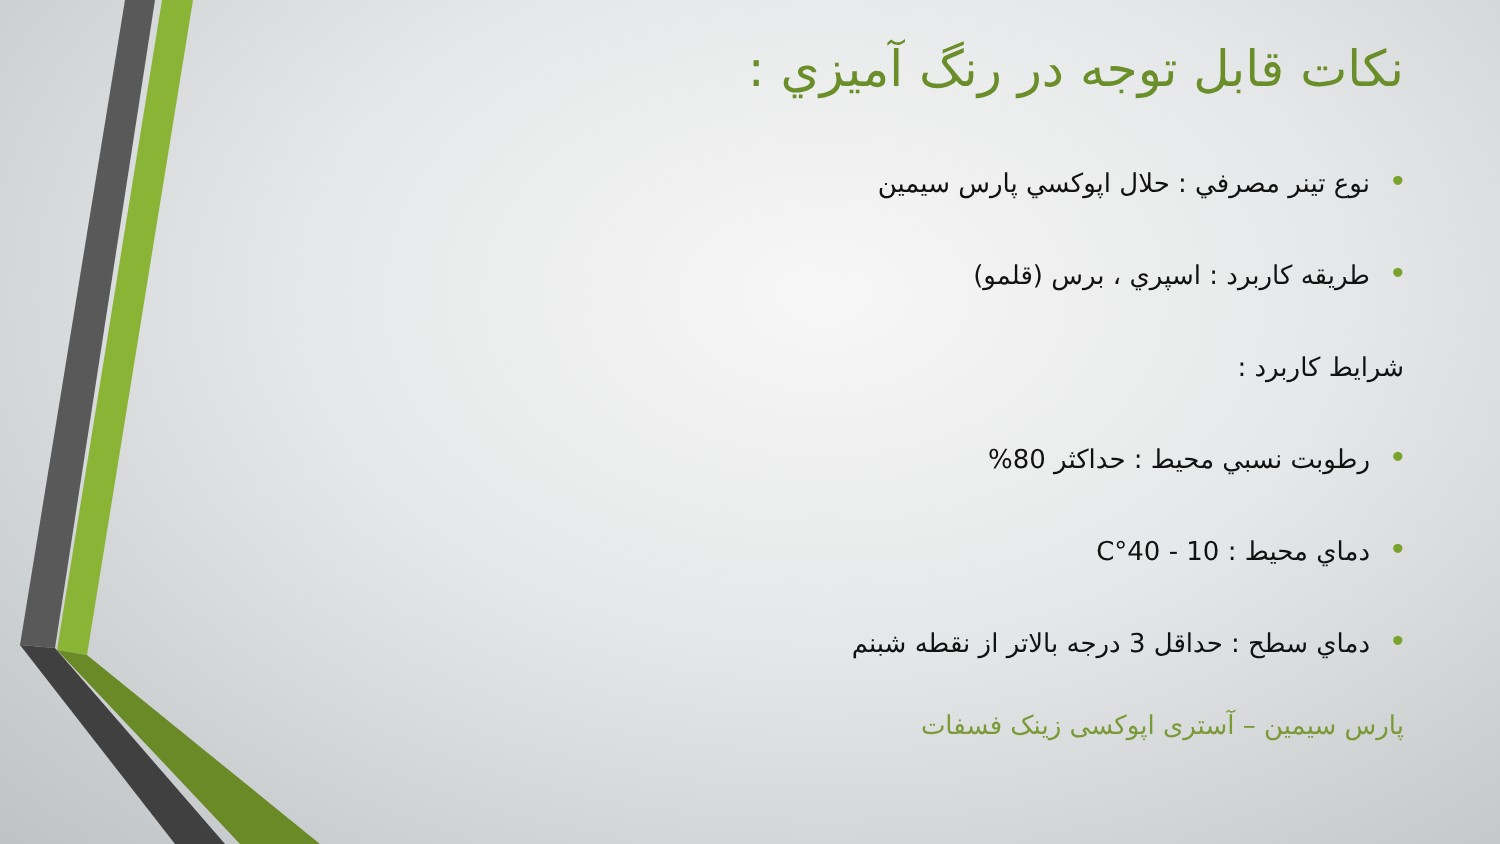نکات قابل توجه در رنگ آميزي :
• نوع تينر مصرفي : حلال اپوکسي پارس سيمين
• طريقه کاربرد : اسپري ، برس (قلمو)
شرايط کاربرد :
• رطوبت نسبي محيط : حداکثر 80%
• دماي محيط : 10 - 40°C
• دماي سطح : حداقل 3 درجه بالاتر از نقطه شبنم
پارس سیمین – آستری اپوکسی زینک فسفات